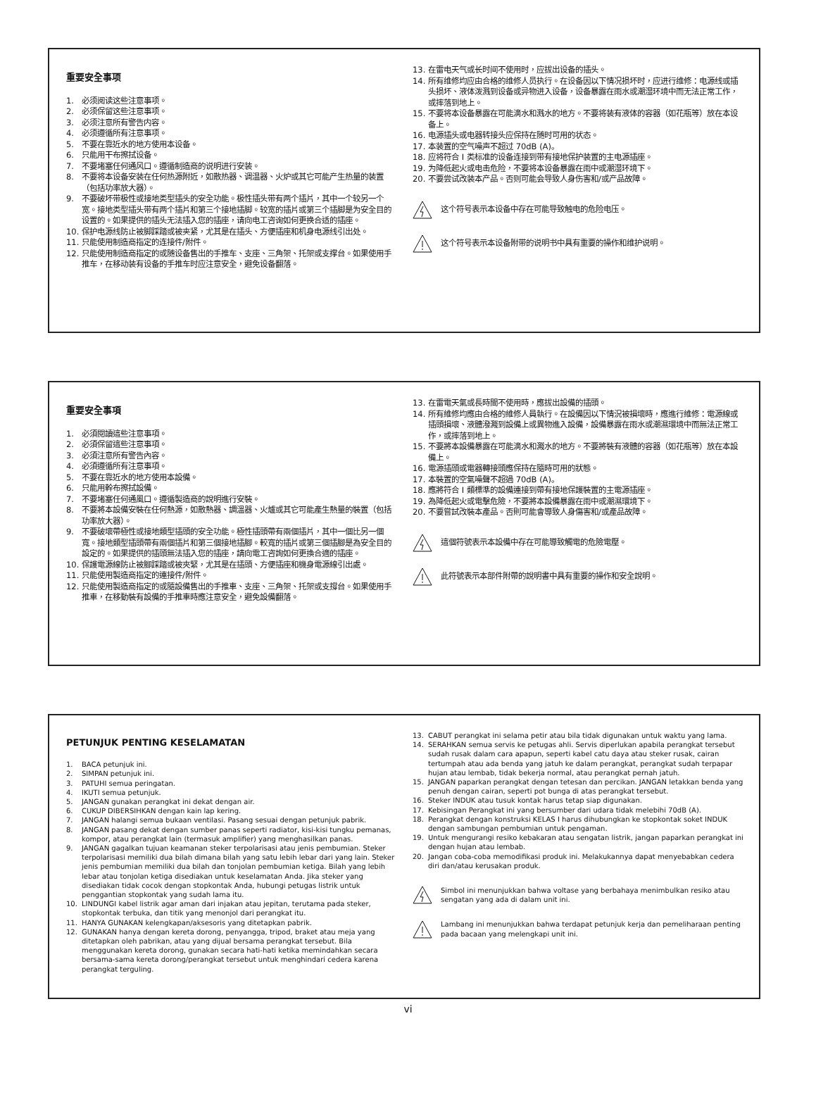重要安全事项
1. 必须阅读这些注意事项。
2. 必须保留这些注意事项。
3. 必须注意所有警告内容。
4. 必须遵循所有注意事项。
5. 不要在靠近水的地方使用本设备。
6. 只能用干布擦拭设备。
7. 不要堵塞任何通风口。遵循制造商的说明进行安装。
8. 不要将本设备安装在任何热源附近，如散热器、调温器、火炉或其它可能产生热量的装置（包括功率放大器）。
9. 不要破坏带极性或接地类型插头的安全功能。极性插头带有两个插片，其中一个较另一个宽。接地类型插头带有两个插片和第三个接地插脚。较宽的插片或第三个插脚是为安全目的设置的。如果提供的插头无法插入您的插座，请向电工咨询如何更换合适的插座。
10. 保护电源线防止被脚踩踏或被夹紧，尤其是在插头、方便插座和机身电源线引出处。
11. 只能使用制造商指定的连接件/附件。
12. 只能使用制造商指定的或随设备售出的手推车、支座、三角架、托架或支撑台。如果使用手推车，在移动装有设备的手推车时应注意安全，避免设备翻落。
13. 在雷电天气或长时间不使用时，应拔出设备的插头。
14. 所有维修均应由合格的维修人员执行。在设备因以下情况损坏时，应进行维修：电源线或插头损坏、液体泼溅到设备或异物进入设备，设备暴露在雨水或潮湿环境中而无法正常工作，或摔落到地上。
15. 不要将本设备暴露在可能滴水和溅水的地方。不要将装有液体的容器（如花瓶等）放在本设备上。
16. 电源插头或电器转接头应保持在随时可用的状态。
17. 本装置的空气噪声不超过 70dB (A)。
18. 应将符合 I 类标准的设备连接到带有接地保护装置的主电源插座。
19. 为降低起火或电击危险，不要将本设备暴露在雨中或潮湿环境下。
20. 不要尝试改装本产品。否则可能会导致人身伤害和/或产品故障。
这个符号表示本设备中存在可能导致触电的危险电压。
这个符号表示本设备附带的说明书中具有重要的操作和维护说明。
重要安全事項
1. 必須閱讀這些注意事項。
2. 必須保留這些注意事項。
3. 必須注意所有警告內容。
4. 必須遵循所有注意事項。
5. 不要在靠近水的地方使用本設備。
6. 只能用幹布擦拭設備。
7. 不要堵塞任何通風口。遵循製造商的說明進行安裝。
8. 不要將本設備安裝在任何熱源，如散熱器、調溫器、火爐或其它可能產生熱量的裝置（包括功率放大器）。
9. 不要破壞帶極性或接地類型插頭的安全功能。極性插頭帶有兩個插片，其中一個比另一個寬。接地類型插頭帶有兩個插片和第三個接地插腳。較寬的插片或第三個插腳是為安全目的設定的。如果提供的插頭無法插入您的插座，請向電工咨詢如何更換合適的插座。
10. 保護電源線防止被腳踩踏或被夾緊，尤其是在插頭、方便插座和機身電源線引出處。
11. 只能使用製造商指定的連接件/附件。
12. 只能使用製造商指定的或隨設備售出的手推車、支座、三角架、托架或支撐台。如果使用手推車，在移動裝有設備的手推車時應注意安全，避免設備翻落。
13. 在雷電天氣或長時間不使用時，應拔出設備的插頭。
14. 所有維修均應由合格的維修人員執行。在設備因以下情況被損壞時，應進行維修：電源線或插頭損壞、液體潑濺到設備上或異物進入設備，設備暴露在雨水或潮濕環境中而無法正常工作，或摔落到地上。
15. 不要將本設備暴露在可能滴水和濺水的地方。不要將裝有液體的容器（如花瓶等）放在本設備上。
16. 電源插頭或電器轉接頭應保持在隨時可用的狀態。
17. 本裝置的空氣噪聲不超過 70dB (A)。
18. 應將符合 I 類標準的設備連接到帶有接地保護裝置的主電源插座。
19. 為降低起火或電擊危險，不要將本設備暴露在雨中或潮濕環境下。
20. 不要嘗試改裝本產品。否則可能會導致人身傷害和/或產品故障。
這個符號表示本設備中存在可能導致觸電的危險電壓。
此符號表示本部件附帶的說明書中具有重要的操作和安全說明。
PETUNJUK PENTING KESELAMATAN
1. BACA petunjuk ini.
2. SIMPAN petunjuk ini.
3. PATUHI semua peringatan.
4. IKUTI semua petunjuk.
5. JANGAN gunakan perangkat ini dekat dengan air.
6. CUKUP DIBERSIHKAN dengan kain lap kering.
7. JANGAN halangi semua bukaan ventilasi. Pasang sesuai dengan petunjuk pabrik.
8. JANGAN pasang dekat dengan sumber panas seperti radiator, kisi-kisi tungku pemanas, kompor, atau perangkat lain (termasuk amplifier) yang menghasilkan panas.
9. JANGAN gagalkan tujuan keamanan steker terpolarisasi atau jenis pembumian. Steker terpolarisasi memiliki dua bilah dimana bilah yang satu lebih lebar dari yang lain. Steker jenis pembumian memiliki dua bilah dan tonjolan pembumian ketiga. Bilah yang lebih lebar atau tonjolan ketiga disediakan untuk keselamatan Anda. Jika steker yang disediakan tidak cocok dengan stopkontak Anda, hubungi petugas listrik untuk penggantian stopkontak yang sudah lama itu.
10. LINDUNGI kabel listrik agar aman dari injakan atau jepitan, terutama pada steker, stopkontak terbuka, dan titik yang menonjol dari perangkat itu.
11. HANYA GUNAKAN kelengkapan/aksesoris yang ditetapkan pabrik.
12. GUNAKAN hanya dengan kereta dorong, penyangga, tripod, braket atau meja yang ditetapkan oleh pabrikan, atau yang dijual bersama perangkat tersebut. Bila menggunakan kereta dorong, gunakan secara hati-hati ketika memindahkan secara bersama-sama kereta dorong/perangkat tersebut untuk menghindari cedera karena perangkat terguling.
13. CABUT perangkat ini selama petir atau bila tidak digunakan untuk waktu yang lama.
14. SERAHKAN semua servis ke petugas ahli. Servis diperlukan apabila perangkat tersebut sudah rusak dalam cara apapun, seperti kabel catu daya atau steker rusak, cairan tertumpah atau ada benda yang jatuh ke dalam perangkat, perangkat sudah terpapar hujan atau lembab, tidak bekerja normal, atau perangkat pernah jatuh.
15. JANGAN paparkan perangkat dengan tetesan dan percikan. JANGAN letakkan benda yang penuh dengan cairan, seperti pot bunga di atas perangkat tersebut.
16. Steker INDUK atau tusuk kontak harus tetap siap digunakan.
17. Kebisingan Perangkat ini yang bersumber dari udara tidak melebihi 70dB (A).
18. Perangkat dengan konstruksi KELAS I harus dihubungkan ke stopkontak soket INDUK dengan sambungan pembumian untuk pengaman.
19. Untuk mengurangi resiko kebakaran atau sengatan listrik, jangan paparkan perangkat ini dengan hujan atau lembab.
20. Jangan coba-coba memodifikasi produk ini. Melakukannya dapat menyebabkan cedera diri dan/atau kerusakan produk.
Simbol ini menunjukkan bahwa voltase yang berbahaya menimbulkan resiko atau sengatan yang ada di dalam unit ini.
Lambang ini menunjukkan bahwa terdapat petunjuk kerja dan pemeliharaan penting pada bacaan yang melengkapi unit ini.
vi